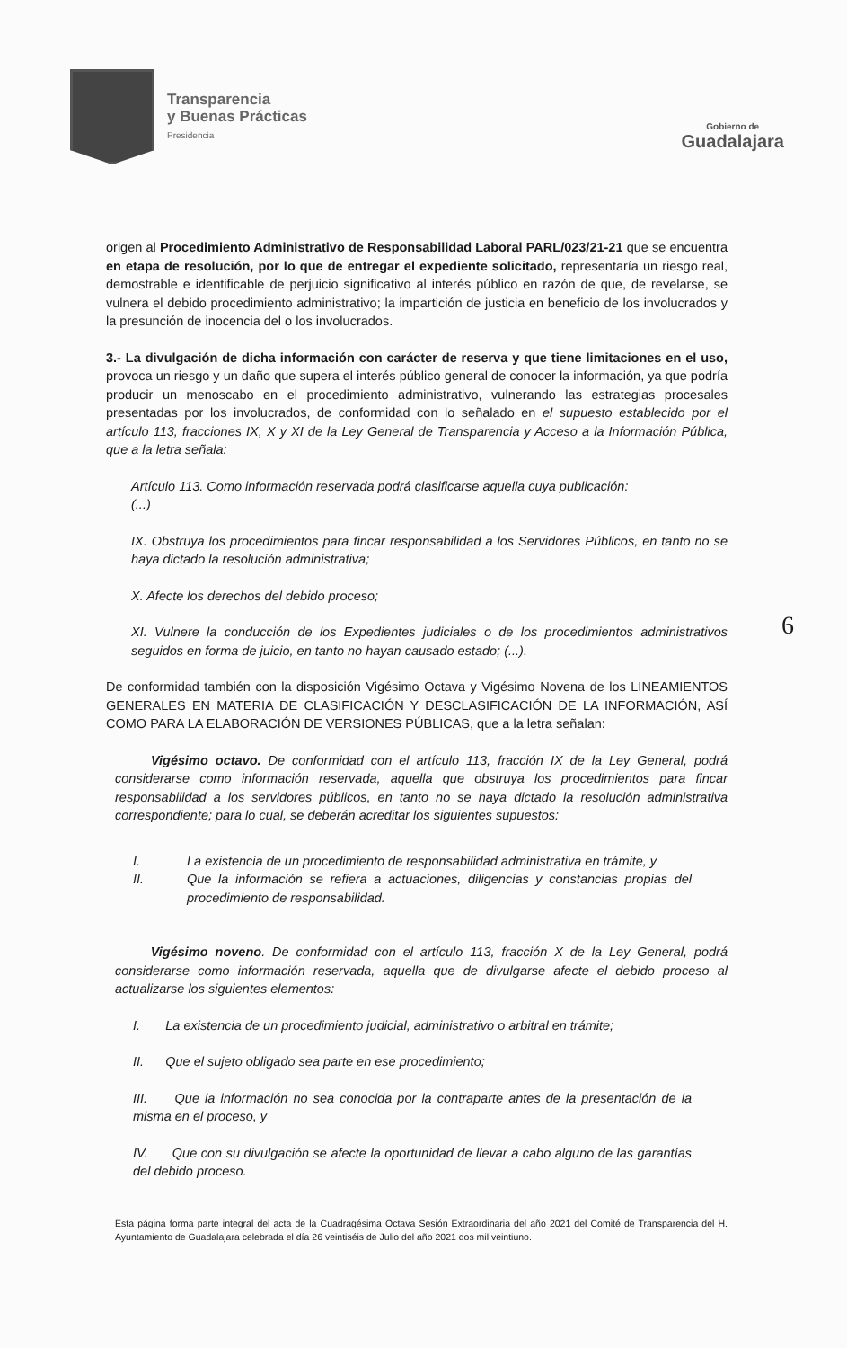Transparencia
y Buenas Prácticas
Presidencia
Gobierno de
Guadalajara
6
origen al Procedimiento Administrativo de Responsabilidad Laboral PARL/023/21-21 que se encuentra en etapa de resolución, por lo que de entregar el expediente solicitado, representaría un riesgo real, demostrable e identificable de perjuicio significativo al interés público en razón de que, de revelarse, se vulnera el debido procedimiento administrativo; la impartición de justicia en beneficio de los involucrados y la presunción de inocencia del o los involucrados.
3.- La divulgación de dicha información con carácter de reserva y que tiene limitaciones en el uso, provoca un riesgo y un daño que supera el interés público general de conocer la información, ya que podría producir un menoscabo en el procedimiento administrativo, vulnerando las estrategias procesales presentadas por los involucrados, de conformidad con lo señalado en el supuesto establecido por el artículo 113, fracciones IX, X y XI de la Ley General de Transparencia y Acceso a la Información Pública, que a la letra señala:
Artículo 113. Como información reservada podrá clasificarse aquella cuya publicación:
(...)
IX. Obstruya los procedimientos para fincar responsabilidad a los Servidores Públicos, en tanto no se haya dictado la resolución administrativa;
X. Afecte los derechos del debido proceso;
XI. Vulnere la conducción de los Expedientes judiciales o de los procedimientos administrativos seguidos en forma de juicio, en tanto no hayan causado estado; (...).
De conformidad también con la disposición Vigésimo Octava y Vigésimo Novena de los LINEAMIENTOS GENERALES EN MATERIA DE CLASIFICACIÓN Y DESCLASIFICACIÓN DE LA INFORMACIÓN, ASÍ COMO PARA LA ELABORACIÓN DE VERSIONES PÚBLICAS, que a la letra señalan:
Vigésimo octavo. De conformidad con el artículo 113, fracción IX de la Ley General, podrá considerarse como información reservada, aquella que obstruya los procedimientos para fincar responsabilidad a los servidores públicos, en tanto no se haya dictado la resolución administrativa correspondiente; para lo cual, se deberán acreditar los siguientes supuestos:
I. La existencia de un procedimiento de responsabilidad administrativa en trámite, y
II. Que la información se refiera a actuaciones, diligencias y constancias propias del procedimiento de responsabilidad.
Vigésimo noveno. De conformidad con el artículo 113, fracción X de la Ley General, podrá considerarse como información reservada, aquella que de divulgarse afecte el debido proceso al actualizarse los siguientes elementos:
I. La existencia de un procedimiento judicial, administrativo o arbitral en trámite;
II. Que el sujeto obligado sea parte en ese procedimiento;
III. Que la información no sea conocida por la contraparte antes de la presentación de la misma en el proceso, y
IV. Que con su divulgación se afecte la oportunidad de llevar a cabo alguno de las garantías del debido proceso.
Esta página forma parte integral del acta de la Cuadragésima Octava Sesión Extraordinaria del año 2021 del Comité de Transparencia del H. Ayuntamiento de Guadalajara celebrada el día 26 veintiséis de Julio del año 2021 dos mil veintiuno.